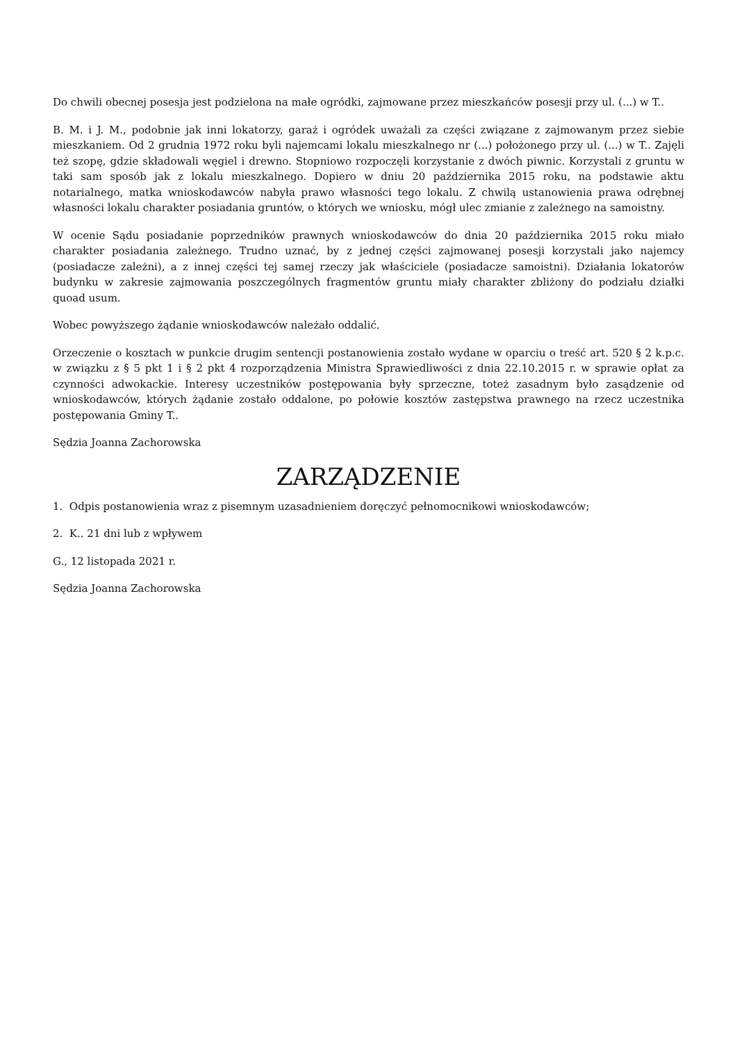Do chwili obecnej posesja jest podzielona na małe ogródki, zajmowane przez mieszkańców posesji przy ul. (...) w T..
B. M. i J. M., podobnie jak inni lokatorzy, garaż i ogródek uważali za części związane z zajmowanym przez siebie mieszkaniem. Od 2 grudnia 1972 roku byli najemcami lokalu mieszkalnego nr (...) położonego przy ul. (...) w T.. Zajęli też szopę, gdzie składowali węgiel i drewno. Stopniowo rozpoczęli korzystanie z dwóch piwnic. Korzystali z gruntu w taki sam sposób jak z lokalu mieszkalnego. Dopiero w dniu 20 października 2015 roku, na podstawie aktu notarialnego, matka wnioskodawców nabyła prawo własności tego lokalu. Z chwilą ustanowienia prawa odrębnej własności lokalu charakter posiadania gruntów, o których we wniosku, mógł ulec zmianie z zależnego na samoistny.
W ocenie Sądu posiadanie poprzedników prawnych wnioskodawców do dnia 20 października 2015 roku miało charakter posiadania zależnego. Trudno uznać, by z jednej części zajmowanej posesji korzystali jako najemcy (posiadacze zależni), a z innej części tej samej rzeczy jak właściciele (posiadacze samoistni). Działania lokatorów budynku w zakresie zajmowania poszczególnych fragmentów gruntu miały charakter zbliżony do podziału działki quoad usum.
Wobec powyższego żądanie wnioskodawców należało oddalić.
Orzeczenie o kosztach w punkcie drugim sentencji postanowienia zostało wydane w oparciu o treść art. 520 § 2 k.p.c. w związku z § 5 pkt 1 i § 2 pkt 4 rozporządzenia Ministra Sprawiedliwości z dnia 22.10.2015 r. w sprawie opłat za czynności adwokackie. Interesy uczestników postępowania były sprzeczne, toteż zasadnym było zasądzenie od wnioskodawców, których żądanie zostało oddalone, po połowie kosztów zastępstwa prawnego na rzecz uczestnika postępowania Gminy T..
Sędzia Joanna Zachorowska
ZARZĄDZENIE
1. Odpis postanowienia wraz z pisemnym uzasadnieniem doręczyć pełnomocnikowi wnioskodawców;
2. K.. 21 dni lub z wpływem
G., 12 listopada 2021 r.
Sędzia Joanna Zachorowska